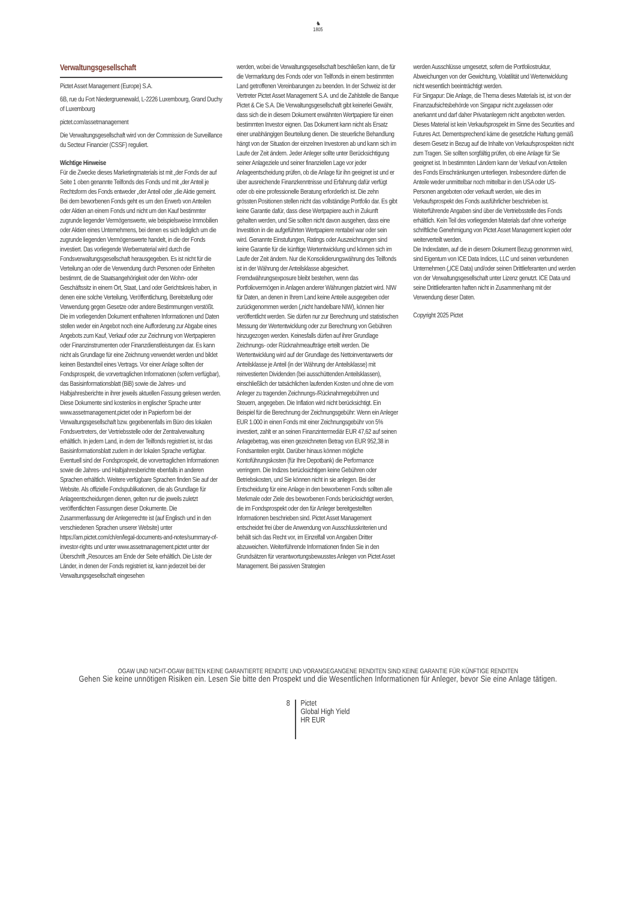♞
1805
Verwaltungsgesellschaft
Pictet Asset Management (Europe) S.A.
6B, rue du Fort Niedergruenewald, L-2226 Luxembourg, Grand Duchy of Luxembourg
pictet.com/assetmanagement
Die Verwaltungsgesellschaft wird von der Commission de Surveillance du Secteur Financier (CSSF) reguliert.
Wichtige Hinweise
Für die Zwecke dieses Marketingmaterials ist mit „der Fonds der auf Seite 1 oben genannte Teilfonds des Fonds und mit „der Anteil je Rechtsform des Fonds entweder „der Anteil oder „die Aktie gemeint. Bei dem beworbenen Fonds geht es um den Erwerb von Anteilen oder Aktien an einem Fonds und nicht um den Kauf bestimmter zugrunde liegender Vermögenswerte, wie beispielsweise Immobilien oder Aktien eines Unternehmens, bei denen es sich lediglich um die zugrunde liegenden Vermögenswerte handelt, in die der Fonds investiert. Das vorliegende Werbematerial wird durch die Fondsverwaltungsgesellschaft herausgegeben. Es ist nicht für die Verteilung an oder die Verwendung durch Personen oder Einheiten bestimmt, die die Staatsangehörigkeit oder den Wohn- oder Geschäftssitz in einem Ort, Staat, Land oder Gerichtskreis haben, in denen eine solche Verteilung, Veröffentlichung, Bereitstellung oder Verwendung gegen Gesetze oder andere Bestimmungen verstößt. Die im vorliegenden Dokument enthaltenen Informationen und Daten stellen weder ein Angebot noch eine Aufforderung zur Abgabe eines Angebots zum Kauf, Verkauf oder zur Zeichnung von Wertpapieren oder Finanzinstrumenten oder Finanzdienstleistungen dar. Es kann nicht als Grundlage für eine Zeichnung verwendet werden und bildet keinen Bestandteil eines Vertrags. Vor einer Anlage sollten der Fondsprospekt, die vorvertraglichen Informationen (sofern verfügbar), das Basisinformationsblatt (BiB) sowie die Jahres- und Halbjahresberichte in ihrer jeweils aktuellen Fassung gelesen werden. Diese Dokumente sind kostenlos in englischer Sprache unter www.assetmanagement.pictet oder in Papierform bei der Verwaltungsgesellschaft bzw. gegebenenfalls im Büro des lokalen Fondsvertreters, der Vertriebsstelle oder der Zentralverwaltung erhältlich. In jedem Land, in dem der Teilfonds registriert ist, ist das Basisinformationsblatt zudem in der lokalen Sprache verfügbar. Eventuell sind der Fondsprospekt, die vorvertraglichen Informationen sowie die Jahres- und Halbjahresberichte ebenfalls in anderen Sprachen erhältlich. Weitere verfügbare Sprachen finden Sie auf der Website. Als offizielle Fondspublikationen, die als Grundlage für Anlageentscheidungen dienen, gelten nur die jeweils zuletzt veröffentlichten Fassungen dieser Dokumente. Die Zusammenfassung der Anlegerrechte ist (auf Englisch und in den verschiedenen Sprachen unserer Website) unter https://am.pictet.com/ch/en/legal-documents-and-notes/summary-of-investor-rights und unter www.assetmanagement.pictet unter der Überschrift „Resources am Ende der Seite erhältlich. Die Liste der Länder, in denen der Fonds registriert ist, kann jederzeit bei der Verwaltungsgesellschaft eingesehen
werden, wobei die Verwaltungsgesellschaft beschließen kann, die für die Vermarktung des Fonds oder von Teilfonds in einem bestimmten Land getroffenen Vereinbarungen zu beenden. In der Schweiz ist der Vertreter Pictet Asset Management S.A. und die Zahlstelle die Banque Pictet & Cie S.A. Die Verwaltungsgesellschaft gibt keinerlei Gewähr, dass sich die in diesem Dokument erwähnten Wertpapiere für einen bestimmten Investor eignen. Das Dokument kann nicht als Ersatz einer unabhängigen Beurteilung dienen. Die steuerliche Behandlung hängt von der Situation der einzelnen Investoren ab und kann sich im Laufe der Zeit ändern. Jeder Anleger sollte unter Berücksichtigung seiner Anlageziele und seiner finanziellen Lage vor jeder Anlageentscheidung prüfen, ob die Anlage für ihn geeignet ist und er über ausreichende Finanzkenntnisse und Erfahrung dafür verfügt oder ob eine professionelle Beratung erforderlich ist. Die zehn grössten Positionen stellen nicht das vollständige Portfolio dar. Es gibt keine Garantie dafür, dass diese Wertpapiere auch in Zukunft gehalten werden, und Sie sollten nicht davon ausgehen, dass eine Investition in die aufgeführten Wertpapiere rentabel war oder sein wird. Genannte Einstufungen, Ratings oder Auszeichnungen sind keine Garantie für die künftige Wertentwicklung und können sich im Laufe der Zeit ändern. Nur die Konsolidierungswährung des Teilfonds ist in der Währung der Anteilsklasse abgesichert. Fremdwährungsexposure bleibt bestehen, wenn das Portfoliovermögen in Anlagen anderer Währungen platziert wird. NIW für Daten, an denen in Ihrem Land keine Anteile ausgegeben oder zurückgenommen werden („nicht handelbare NIW), können hier veröffentlicht werden. Sie dürfen nur zur Berechnung und statistischen Messung der Wertentwicklung oder zur Berechnung von Gebühren hinzugezogen werden. Keinesfalls dürfen auf ihrer Grundlage Zeichnungs- oder Rücknahmeaufträge erteilt werden. Die Wertentwicklung wird auf der Grundlage des Nettoinventarwerts der Anteilsklasse je Anteil (in der Währung der Anteilsklasse) mit reinvestierten Dividenden (bei ausschüttenden Anteilsklassen), einschließlich der tatsächlichen laufenden Kosten und ohne die vom Anleger zu tragenden Zeichnungs-/Rücknahmegebühren und Steuern, angegeben. Die Inflation wird nicht berücksichtigt. Ein Beispiel für die Berechnung der Zeichnungsgebühr: Wenn ein Anleger EUR 1.000 in einen Fonds mit einer Zeichnungsgebühr von 5% investiert, zahlt er an seinen Finanzintermediär EUR 47,62 auf seinen Anlagebetrag, was einen gezeichneten Betrag von EUR 952,38 in Fondsanteilen ergibt. Darüber hinaus können mögliche Kontoführungskosten (für Ihre Depotbank) die Performance verringern. Die Indizes berücksichtigen keine Gebühren oder Betriebskosten, und Sie können nicht in sie anlegen. Bei der Entscheidung für eine Anlage in den beworbenen Fonds sollten alle Merkmale oder Ziele des beworbenen Fonds berücksichtigt werden, die im Fondsprospekt oder den für Anleger bereitgestellten Informationen beschrieben sind. Pictet Asset Management entscheidet frei über die Anwendung von Ausschlusskriterien und behält sich das Recht vor, im Einzelfall von Angaben Dritter abzuweichen. Weiterführende Informationen finden Sie in den Grundsätzen für verantwortungsbewusstes Anlegen von Pictet Asset Management. Bei passiven Strategien
werden Ausschlüsse umgesetzt, sofern die Portfoliostruktur, Abweichungen von der Gewichtung, Volatilität und Wertenwicklung nicht wesentlich beeinträchtigt werden.
Für Singapur: Die Anlage, die Thema dieses Materials ist, ist von der Finanzaufsichtsbehörde von Singapur nicht zugelassen oder anerkannt und darf daher Privatanlegern nicht angeboten werden. Dieses Material ist kein Verkaufsprospekt im Sinne des Securities and Futures Act. Dementsprechend käme die gesetzliche Haftung gemäß diesem Gesetz in Bezug auf die Inhalte von Verkaufsprospekten nicht zum Tragen. Sie sollten sorgfältig prüfen, ob eine Anlage für Sie geeignet ist. In bestimmten Ländern kann der Verkauf von Anteilen des Fonds Einschränkungen unterliegen. Insbesondere dürfen die Anteile weder unmittelbar noch mittelbar in den USA oder US-Personen angeboten oder verkauft werden, wie dies im Verkaufsprospekt des Fonds ausführlicher beschrieben ist. Weiterführende Angaben sind über die Vertriebsstelle des Fonds erhältlich. Kein Teil des vorliegenden Materials darf ohne vorherige schriftliche Genehmigung von Pictet Asset Management kopiert oder weiterverteilt werden.
Die Indexdaten, auf die in diesem Dokument Bezug genommen wird, sind Eigentum von ICE Data Indices, LLC und seinen verbundenen Unternehmen („ICE Data) und/oder seinen Drittlieferanten und werden von der Verwaltungsgesellschaft unter Lizenz genutzt. ICE Data und seine Drittlieferanten haften nicht in Zusammenhang mit der Verwendung dieser Daten.
Copyright 2025 Pictet
OGAW UND NICHT-OGAW BIETEN KEINE GARANTIERTE RENDITE UND VORANGEGANGENE RENDITEN SIND KEINE GARANTIE FÜR KÜNFTIGE RENDITEN
Gehen Sie keine unnötigen Risiken ein. Lesen Sie bitte den Prospekt und die Wesentlichen Informationen für Anleger, bevor Sie eine Anlage tätigen.
8
Pictet
Global High Yield
HR EUR